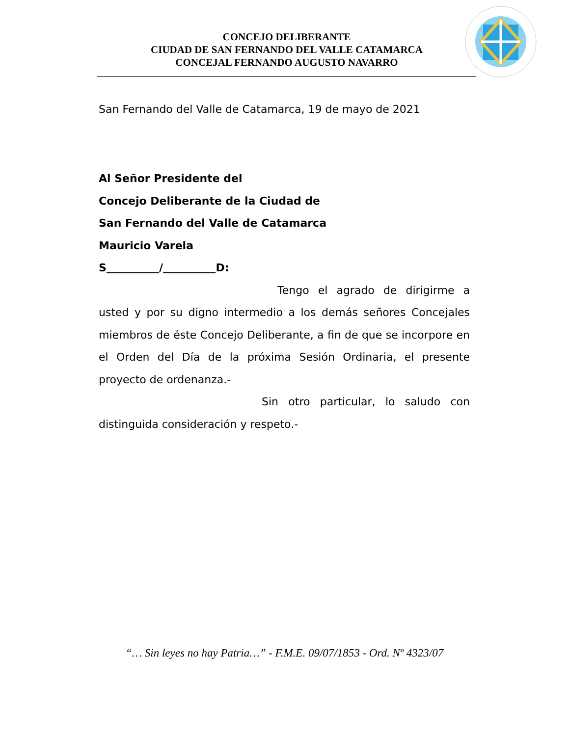CONCEJO DELIBERANTE
CIUDAD DE SAN FERNANDO DEL VALLE CATAMARCA
CONCEJAL FERNANDO AUGUSTO NAVARRO
San Fernando del Valle de Catamarca, 19 de mayo de 2021
Al Señor Presidente del
Concejo Deliberante de la Ciudad de
San Fernando del Valle de Catamarca
Mauricio Varela
S / D:
Tengo el agrado de dirigirme a usted y por su digno intermedio a los demás señores Concejales miembros de éste Concejo Deliberante, a fin de que se incorpore en el Orden del Día de la próxima Sesión Ordinaria, el presente proyecto de ordenanza.-
Sin otro particular, lo saludo con distinguida consideración y respeto.-
“… Sin leyes no hay Patria…” - F.M.E. 09/07/1853 - Ord. Nº 4323/07